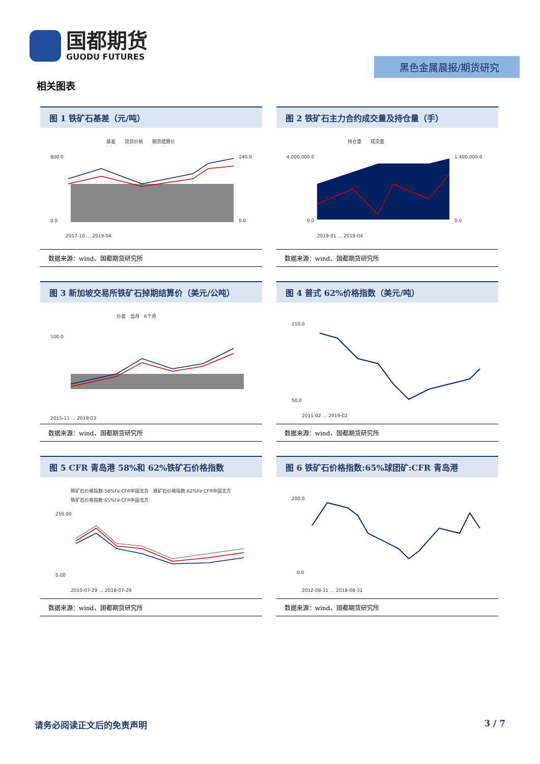国都期货
GUODU FUTURES
黑色金属晨报/期货研究
相关图表
图 1 铁矿石基差（元/吨）
基差　　现货价格　　期货结算价
800.0
0.0
140.0
0.0
2017-10 … 2019-04
数据来源：wind、国都期货研究所
图 2 铁矿石主力合约成交量及持仓量（手）
持仓量　　成交量
4,000,000.0
0.0
1,400,000.0
0.0
2019-01 … 2019-04
数据来源：wind、国都期货研究所
图 3 新加坡交易所铁矿石掉期结算价（美元/公吨）
价差　当月　6个月
100.0
2015-11 … 2019-03
数据来源：wind、国都期货研究所
图 4 普式 62%价格指数（美元/吨）
210.0
50.0
2011-02 … 2019-02
数据来源：wind、国都期货研究所
图 5 CFR 青岛港 58%和 62%铁矿石价格指数
铁矿石价格指数:58%Fe:CFR中国北方　铁矿石价格指数:62%Fe:CFR中国北方
铁矿石价格指数:65%Fe:CFR中国北方
250.00
0.00
2010-07-29 … 2018-07-29
数据来源：wind、国都期货研究所
图 6 铁矿石价格指数:65%球团矿:CFR 青岛港
200.0
0.0
2012-08-31 … 2018-08-31
数据来源：wind、国都期货研究所
请务必阅读正文后的免责声明 3 / 7